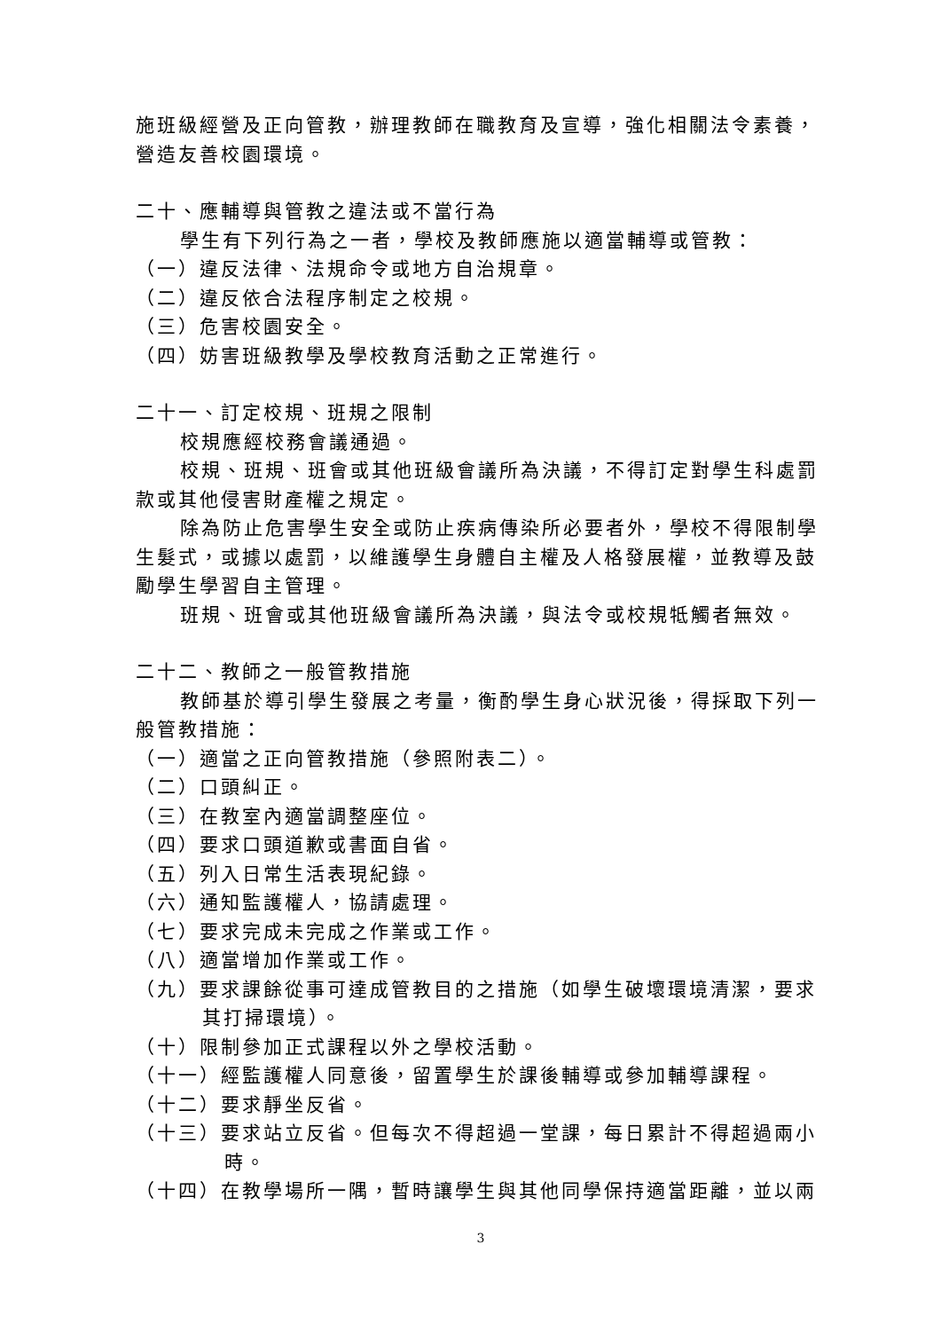施班級經營及正向管教，辦理教師在職教育及宣導，強化相關法令素養，營造友善校園環境。
二十、應輔導與管教之違法或不當行為
學生有下列行為之一者，學校及教師應施以適當輔導或管教：
（一）違反法律、法規命令或地方自治規章。
（二）違反依合法程序制定之校規。
（三）危害校園安全。
（四）妨害班級教學及學校教育活動之正常進行。
二十一、訂定校規、班規之限制
校規應經校務會議通過。
校規、班規、班會或其他班級會議所為決議，不得訂定對學生科處罰款或其他侵害財產權之規定。
除為防止危害學生安全或防止疾病傳染所必要者外，學校不得限制學生髮式，或據以處罰，以維護學生身體自主權及人格發展權，並教導及鼓勵學生學習自主管理。
班規、班會或其他班級會議所為決議，與法令或校規牴觸者無效。
二十二、教師之一般管教措施
教師基於導引學生發展之考量，衡酌學生身心狀況後，得採取下列一般管教措施：
（一）適當之正向管教措施（參照附表二）。
（二）口頭糾正。
（三）在教室內適當調整座位。
（四）要求口頭道歉或書面自省。
（五）列入日常生活表現紀錄。
（六）通知監護權人，協請處理。
（七）要求完成未完成之作業或工作。
（八）適當增加作業或工作。
（九）要求課餘從事可達成管教目的之措施（如學生破壞環境清潔，要求其打掃環境）。
（十）限制參加正式課程以外之學校活動。
（十一）經監護權人同意後，留置學生於課後輔導或參加輔導課程。
（十二）要求靜坐反省。
（十三）要求站立反省。但每次不得超過一堂課，每日累計不得超過兩小時。
（十四）在教學場所一隅，暫時讓學生與其他同學保持適當距離，並以兩
3